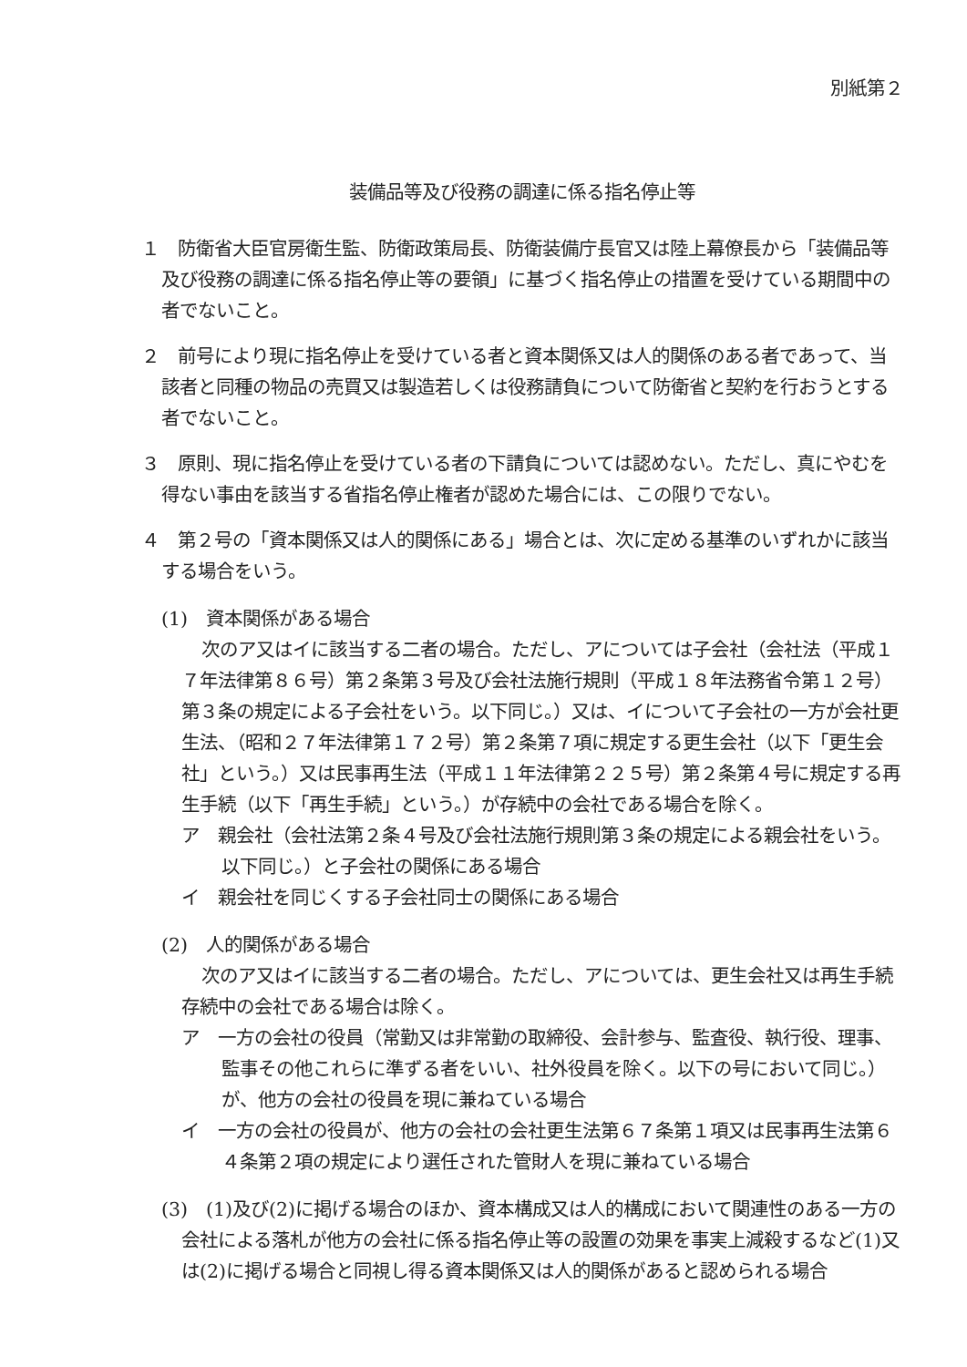別紙第２
装備品等及び役務の調達に係る指名停止等
１　防衛省大臣官房衛生監、防衛政策局長、防衛装備庁長官又は陸上幕僚長から「装備品等及び役務の調達に係る指名停止等の要領」に基づく指名停止の措置を受けている期間中の者でないこと。
２　前号により現に指名停止を受けている者と資本関係又は人的関係のある者であって、当該者と同種の物品の売買又は製造若しくは役務請負について防衛省と契約を行おうとする者でないこと。
３　原則、現に指名停止を受けている者の下請負については認めない。ただし、真にやむを得ない事由を該当する省指名停止権者が認めた場合には、この限りでない。
４　第２号の「資本関係又は人的関係にある」場合とは、次に定める基準のいずれかに該当する場合をいう。
(1)　資本関係がある場合
次のア又はイに該当する二者の場合。ただし、アについては子会社（会社法（平成１７年法律第８６号）第２条第３号及び会社法施行規則（平成１８年法務省令第１２号）第３条の規定による子会社をいう。以下同じ。）又は、イについて子会社の一方が会社更生法、（昭和２７年法律第１７２号）第２条第７項に規定する更生会社（以下「更生会社」という。）又は民事再生法（平成１１年法律第２２５号）第２条第４号に規定する再生手続（以下「再生手続」という。）が存続中の会社である場合を除く。
ア　親会社（会社法第２条４号及び会社法施行規則第３条の規定による親会社をいう。以下同じ。）と子会社の関係にある場合
イ　親会社を同じくする子会社同士の関係にある場合
(2)　人的関係がある場合
次のア又はイに該当する二者の場合。ただし、アについては、更生会社又は再生手続存続中の会社である場合は除く。
ア　一方の会社の役員（常勤又は非常勤の取締役、会計参与、監査役、執行役、理事、監事その他これらに準ずる者をいい、社外役員を除く。以下の号において同じ。）が、他方の会社の役員を現に兼ねている場合
イ　一方の会社の役員が、他方の会社の会社更生法第６７条第１項又は民事再生法第６４条第２項の規定により選任された管財人を現に兼ねている場合
(3)　(1)及び(2)に掲げる場合のほか、資本構成又は人的構成において関連性のある一方の会社による落札が他方の会社に係る指名停止等の設置の効果を事実上減殺するなど(1)又は(2)に掲げる場合と同視し得る資本関係又は人的関係があると認められる場合